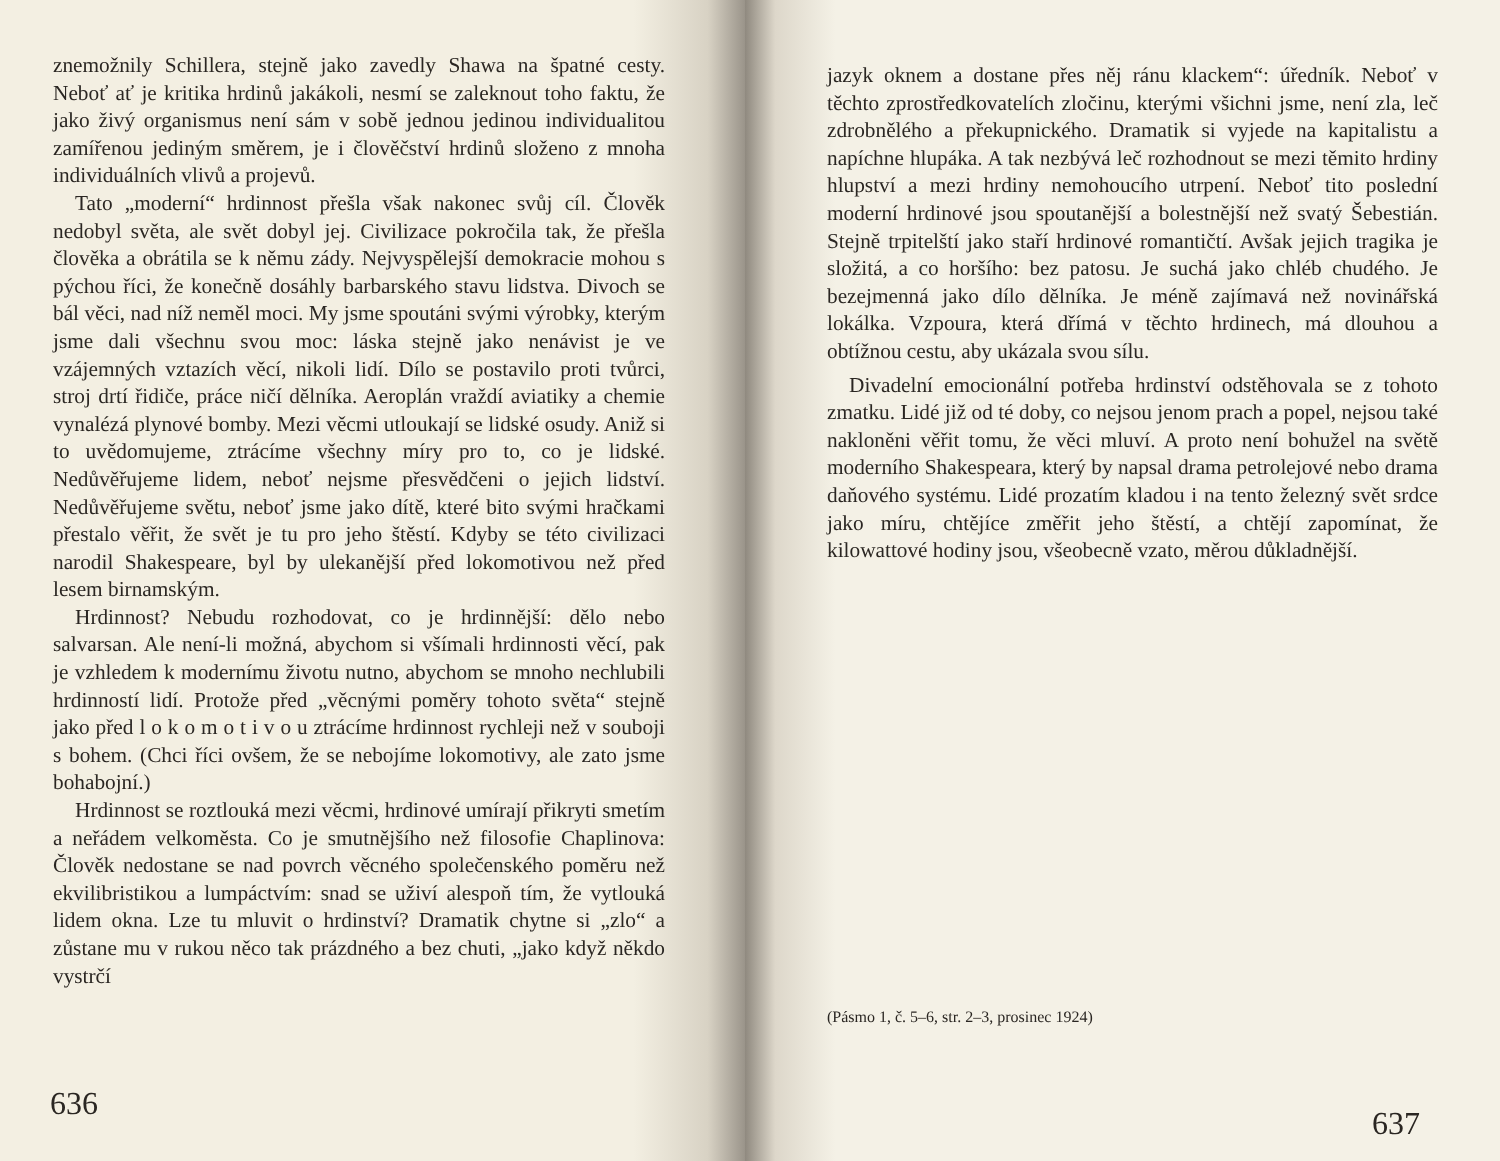znemožnily Schillera, stejně jako zavedly Shawa na špatné cesty. Neboť ať je kritika hrdinů jakákoli, nesmí se zaleknout toho faktu, že jako živý organismus není sám v sobě jednou jedinou individualitou zamířenou jediným směrem, je i člověčství hrdinů složeno z mnoha individuálních vlivů a projevů.
Tato „moderní“ hrdinnost přešla však nakonec svůj cíl. Člověk nedobyl světa, ale svět dobyl jej. Civilizace pokročila tak, že přešla člověka a obrátila se k němu zády. Nejvyspělejší demokracie mohou s pýchou říci, že konečně dosáhly barbarského stavu lidstva. Divoch se bál věci, nad níž neměl moci. My jsme spoutáni svými výrobky, kterým jsme dali všechnu svou moc: láska stejně jako nenávist je ve vzájemných vztazích věcí, nikoli lidí. Dílo se postavilo proti tvůrci, stroj drtí řidiče, práce ničí dělníka. Aeroplán vraždí aviatiky a chemie vynalézá plynové bomby. Mezi věcmi utloukají se lidské osudy. Aniž si to uvědomujeme, ztrácíme všechny míry pro to, co je lidské. Nedůvěřujeme lidem, neboť nejsme přesvědčeni o jejich lidství. Nedůvěřujeme světu, neboť jsme jako dítě, které bito svými hračkami přestalo věřit, že svět je tu pro jeho štěstí. Kdyby se této civilizaci narodil Shakespeare, byl by ulekanější před lokomotivou než před lesem birnamským.
Hrdinnost? Nebudu rozhodovat, co je hrdinnější: dělo nebo salvarsan. Ale není-li možná, abychom si všímali hrdinnosti věcí, pak je vzhledem k modernímu životu nutno, abychom se mnoho nechlubili hrdinností lidí. Protože před „věcnými poměry tohoto světa“ stejně jako před l o k o m o t i v o u ztrácíme hrdinnost rychleji než v souboji s bohem. (Chci říci ovšem, že se nebojíme lokomotivy, ale zato jsme bohabojní.)
Hrdinnost se roztlouká mezi věcmi, hrdinové umírají přikryti smetím a neřádem velkoměsta. Co je smutnějšího než filosofie Chaplinova: Člověk nedostane se nad povrch věcného společenského poměru než ekvilibristikou a lumpáctvím: snad se uživí alespoň tím, že vytlouká lidem okna. Lze tu mluvit o hrdinství? Dramatik chytne si „zlo“ a zůstane mu v rukou něco tak prázdného a bez chuti, „jako když někdo vystrčí
636
jazyk oknem a dostane přes něj ránu klackem“: úředník. Neboť v těchto zprostředkovatelích zločinu, kterými všichni jsme, není zla, leč zdrobnělého a překupnického. Dramatik si vyjede na kapitalistu a napíchne hlupáka. A tak nezbývá leč rozhodnout se mezi těmito hrdiny hlupství a mezi hrdiny nemohoucího utrpení. Neboť tito poslední moderní hrdinové jsou spoutanější a bolestnější než svatý Šebestián. Stejně trpitelští jako staří hrdinové romantičtí. Avšak jejich tragika je složitá, a co horšího: bez patosu. Je suchá jako chléb chudého. Je bezejmenná jako dílo dělníka. Je méně zajímavá než novinářská lokálka. Vzpoura, která dřímá v těchto hrdinech, má dlouhou a obtížnou cestu, aby ukázala svou sílu.
Divadelní emocionální potřeba hrdinství odstěhovala se z tohoto zmatku. Lidé již od té doby, co nejsou jenom prach a popel, nejsou také nakloněni věřit tomu, že věci mluví. A proto není bohužel na světě moderního Shakespeara, který by napsal drama petrolejové nebo drama daňového systému. Lidé prozatím kladou i na tento železný svět srdce jako míru, chtějíce změřit jeho štěstí, a chtějí zapomínat, že kilowattové hodiny jsou, všeobecně vzato, měrou důkladnější.
(Pásmo 1, č. 5–6, str. 2–3, prosinec 1924)
637